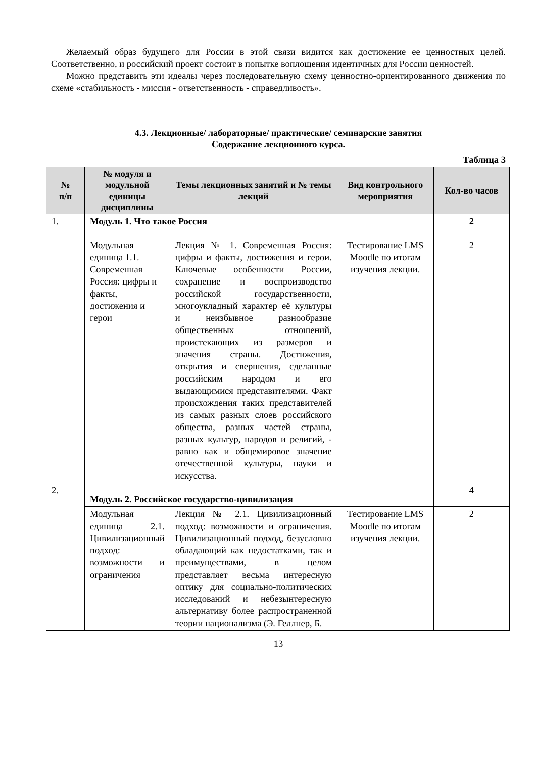Желаемый образ будущего для России в этой связи видится как достижение ее ценностных целей. Соответственно, и российский проект состоит в попытке воплощения идентичных для России ценностей.
Можно представить эти идеалы через последовательную схему ценностно-ориентированного движения по схеме «стабильность - миссия - ответственность - справедливость».
4.3. Лекционные/ лабораторные/ практические/ семинарские занятия
Содержание лекционного курса.
Таблица 3
| № п/п | № модуля и модульной единицы дисциплины | Темы лекционных занятий и № темы лекций | Вид контрольного мероприятия | Кол-во часов |
| --- | --- | --- | --- | --- |
| 1. | Модуль 1. Что такое Россия | | | 2 |
| | Модульная единица 1.1. Современная Россия: цифры и факты, достижения и герои | Лекция № 1. Современная Россия: цифры и факты, достижения и герои. Ключевые особенности России, сохранение и воспроизводство российской государственности, многоукладный характер её культуры и неизбывное разнообразие общественных отношений, проистекающих из размеров и значения страны. Достижения, открытия и свершения, сделанные российским народом и его выдающимися представителями. Факт происхождения таких представителей из самых разных слоев российского общества, разных частей страны, разных культур, народов и религий, - равно как и общемировое значение отечественной культуры, науки и искусства. | Тестирование LMS Moodle по итогам изучения лекции. | 2 |
| 2. | Модуль 2. Российское государство-цивилизация | | | 4 |
| | Модульная единица 2.1. Цивилизационный подход: возможности и ограничения | Лекция № 2.1. Цивилизационный подход: возможности и ограничения. Цивилизационный подход, безусловно обладающий как недостатками, так и преимуществами, в целом представляет весьма интересную оптику для социально-политических исследований и небезынтересную альтернативу более распространенной теории национализма (Э. Геллнер, Б. | Тестирование LMS Moodle по итогам изучения лекции. | 2 |
13